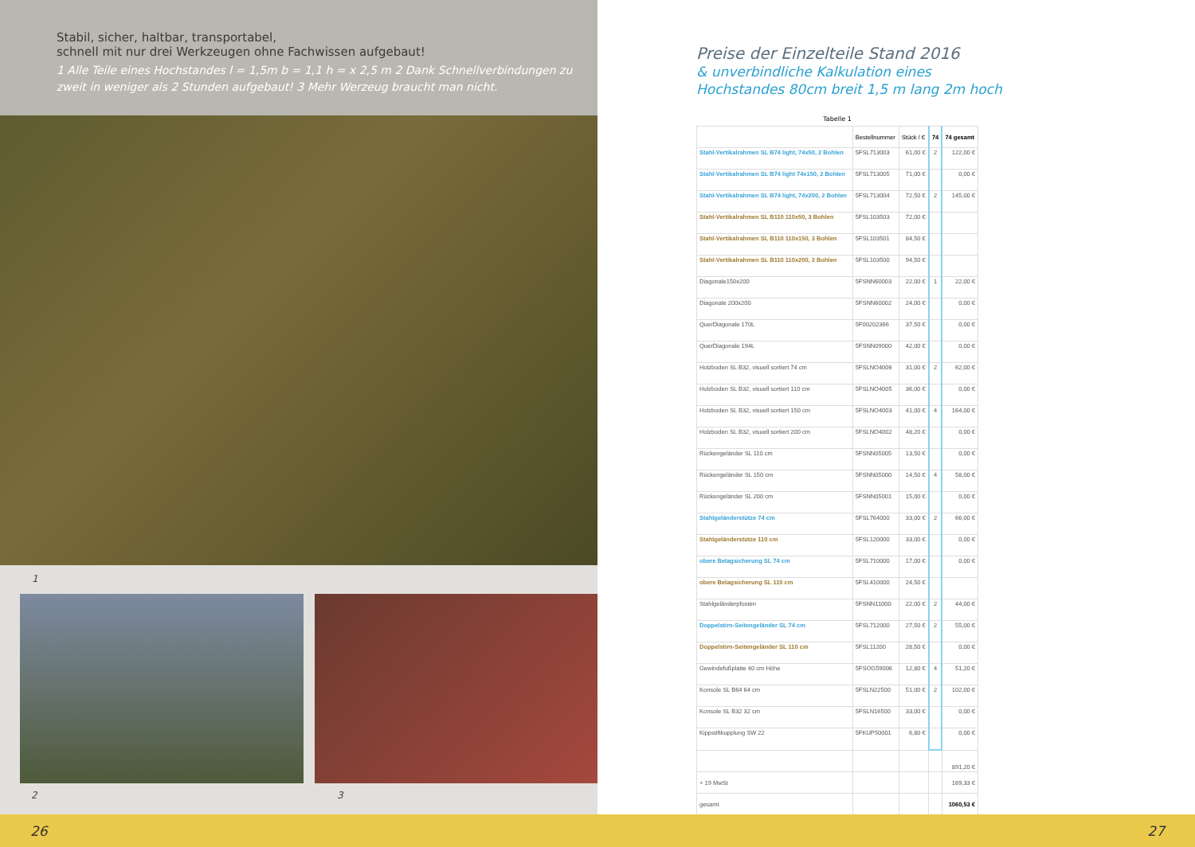Stabil, sicher, haltbar, transportabel,
schnell mit nur drei Werkzeugen ohne Fachwissen aufgebaut!
1 Alle Teile eines Hochstandes l = 1,5m b = 1,1 h = x 2,5 m 2 Dank Schnellverbindungen zu zweit in weniger als 2 Stunden aufgebaut! 3 Mehr Werzeug braucht man nicht.
1
2 3
Preise der Einzelteile Stand 2016
& unverbindliche Kalkulation eines
Hochstandes 80cm breit 1,5 m lang 2m hoch
Tabelle 1
| | Bestellnummer | Stück / € | 74 | 74 gesamt |
| --- | --- | --- | --- | --- |
| Stahl-Vertikalrahmen SL B74 light, 74x50, 2 Bohlen | 5FSL713003 | 61,00 € | 2 | 122,00 € |
| Stahl-Vertikalrahmen SL B74 light 74x150, 2 Bohlen | 5FSL713005 | 71,00 € | | 0,00 € |
| Stahl-Vertikalrahmen SL B74 light, 74x200, 2 Bohlen | 5FSL713004 | 72,50 € | 2 | 145,00 € |
| Stahl-Vertikalrahmen SL B110 110x50, 3 Bohlen | 5FSL103503 | 72,00 € | | |
| Stahl-Vertikalrahmen SL B110 110x150, 3 Bohlen | 5FSL103501 | 84,50 € | | |
| Stahl-Vertikalrahmen SL B110 110x200, 2 Bohlen | 5FSL103500 | 94,50 € | | |
| Diagonale150x200 | 5FSNN60003 | 22,00 € | 1 | 22,00 € |
| Diagonale 200x200 | 5FSNN60002 | 24,00 € | | 0,00 € |
| QuerDiagonale 170L | 5F00202366 | 37,50 € | | 0,00 € |
| QuerDiagonale 194L | 5FSNN09000 | 42,00 € | | 0,00 € |
| Holzboden SL B32, visuell sortiert 74 cm | 5FSLNO4006 | 31,00 € | 2 | 62,00 € |
| Holzboden SL B32, visuell sortiert 110 cm | 5FSLNO4005 | 36,00 € | | 0,00 € |
| Holzboden SL B32, visuell sortiert 150 cm | 5FSLNO4003 | 41,00 € | 4 | 164,00 € |
| Holzboden SL B32, visuell sortiert 200 cm | 5FSLNO4002 | 48,20 € | | 0,00 € |
| Rückengeländer SL 110 cm | 5FSNN05005 | 13,50 € | | 0,00 € |
| Rückengeländer SL 150 cm | 5FSNN05000 | 14,50 € | 4 | 58,00 € |
| Rückengeländer SL 200 cm | 5FSNN05001 | 15,00 € | | 0,00 € |
| Stahlgeländerstütze 74 cm | 5FSL764000 | 33,00 € | 2 | 66,00 € |
| Stahlgeländerstütze 110 cm | 5FSL120000 | 33,00 € | | 0,00 € |
| obere Belagsicherung SL 74 cm | 5FSL710000 | 17,00 € | | 0,00 € |
| obere Belagsicherung SL 110 cm | 5FSL410000 | 24,50 € | | |
| Stahlgeländerpfosten | 5FSNN11000 | 22,00 € | 2 | 44,00 € |
| Doppelstirn-Seitengeländer SL 74 cm | 5FSL712000 | 27,50 € | 2 | 55,00 € |
| Doppelstirn-Seitengeländer SL 110 cm | 5FSL11200 | 28,50 € | | 0,00 € |
| Gewindefußplatte 40 cm Höhe | 5FSOG59006 | 12,80 € | 4 | 51,20 € |
| Konsole SL B64 64 cm | 5FSLN22500 | 51,00 € | 2 | 102,00 € |
| Konsole SL B32 32 cm | 5FSLN16500 | 33,00 € | | 0,00 € |
| Kippstiftkupplung SW 22 | 5FKUP50001 | 6,80 € | | 0,00 € |
| | | | | 891,20 € |
| + 19 MwSt | | | | 169,33 € |
| gesamt | | | | 1060,53 € |
26 27